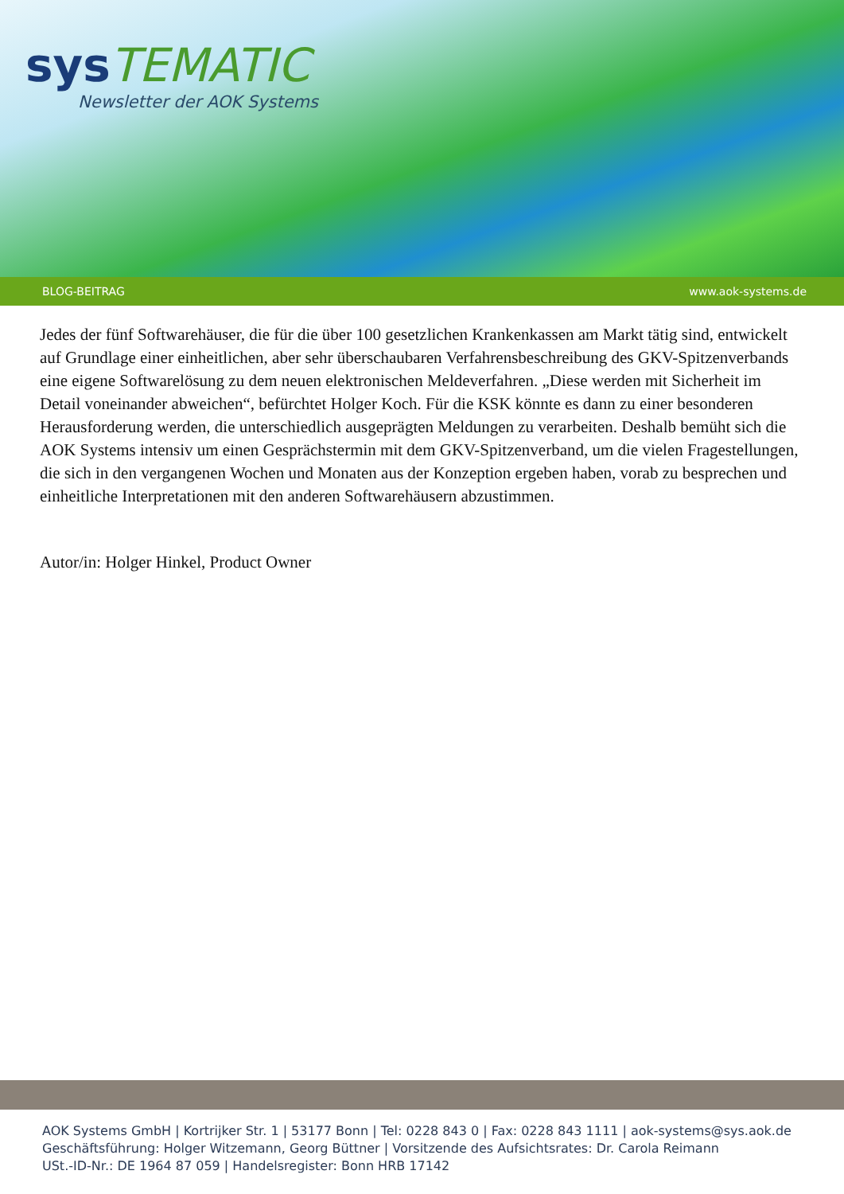sys TEMATIC
Newsletter der AOK Systems
BLOG-BEITRAG www.aok-systems.de
Jedes der fünf Softwarehäuser, die für die über 100 gesetzlichen Krankenkassen am Markt tätig sind, entwickelt auf Grundlage einer einheitlichen, aber sehr überschaubaren Verfahrensbeschreibung des GKV-Spitzenverbands eine eigene Softwarelösung zu dem neuen elektronischen Meldeverfahren. „Diese werden mit Sicherheit im Detail voneinander abweichen“, befürchtet Holger Koch. Für die KSK könnte es dann zu einer besonderen Herausforderung werden, die unterschiedlich ausgeprägten Meldungen zu verarbeiten. Deshalb bemüht sich die AOK Systems intensiv um einen Gesprächstermin mit dem GKV-Spitzenverband, um die vielen Fragestellungen, die sich in den vergangenen Wochen und Monaten aus der Konzeption ergeben haben, vorab zu besprechen und einheitliche Interpretationen mit den anderen Softwarehäusern abzustimmen.
Autor/in: Holger Hinkel, Product Owner
AOK Systems GmbH | Kortrijker Str. 1 | 53177 Bonn | Tel: 0228 843 0 | Fax: 0228 843 1111 | aok-systems@sys.aok.de
Geschäftsführung: Holger Witzemann, Georg Büttner | Vorsitzende des Aufsichtsrates: Dr. Carola Reimann
USt.-ID-Nr.: DE 1964 87 059 | Handelsregister: Bonn HRB 17142